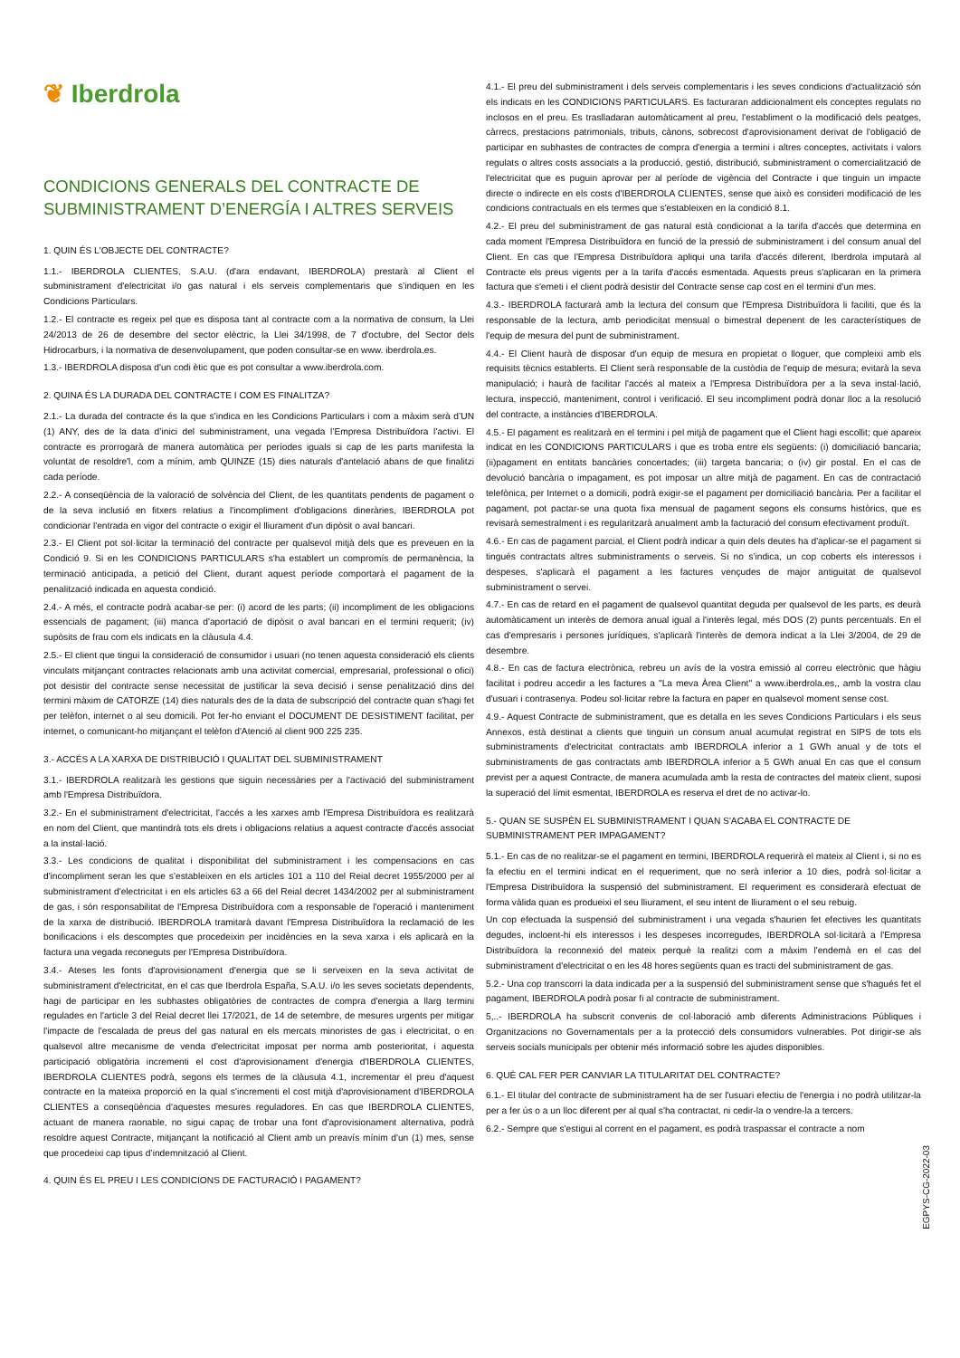❦ Iberdrola
CONDICIONS GENERALS DEL CONTRACTE DE SUBMINISTRAMENT D’ENERGÍA I ALTRES SERVEIS
1. QUIN ÉS L'OBJECTE DEL CONTRACTE?
1.1.- IBERDROLA CLIENTES, S.A.U. (d'ara endavant, IBERDROLA) prestarà al Client el subministrament d'electricitat i/o gas natural i els serveis complementaris que s’indiquen en les Condicions Particulars.
1.2.- El contracte es regeix pel que es disposa tant al contracte com a la normativa de consum, la Llei 24/2013 de 26 de desembre del sector elèctric, la Llei 34/1998, de 7 d'octubre, del Sector dels Hidrocarburs, i la normativa de desenvolupament, que poden consultar-se en www. iberdrola.es.
1.3.- IBERDROLA disposa d'un codi ètic que es pot consultar a www.iberdrola.com.
2. QUINA ÉS LA DURADA DEL CONTRACTE I COM ES FINALITZA?
2.1.- La durada del contracte és la que s’indica en les Condicions Particulars i com a màxim serà d’UN (1) ANY, des de la data d’inici del subministrament, una vegada l’Empresa Distribuïdora l’activi. El contracte es prorrogarà de manera automàtica per períodes iguals si cap de les parts manifesta la voluntat de resoldre'l, com a mínim, amb QUINZE (15) dies naturals d'antelació abans de que finalitzi cada període.
2.2.- A conseqüència de la valoració de solvència del Client, de les quantitats pendents de pagament o de la seva inclusió en fitxers relatius a l'incompliment d'obligacions dineràries, IBERDROLA pot condicionar l'entrada en vigor del contracte o exigir el lliurament d'un dipòsit o aval bancari.
2.3.- El Client pot sol·licitar la terminació del contracte per qualsevol mitjà dels que es preveuen en la Condició 9. Si en les CONDICIONS PARTICULARS s'ha establert un compromís de permanència, la terminació anticipada, a petició del Client, durant aquest període comportarà el pagament de la penalització indicada en aquesta condició.
2.4.- A més, el contracte podrà acabar-se per: (i) acord de les parts; (ii) incompliment de les obligacions essencials de pagament; (iii) manca d'aportació de dipòsit o aval bancari en el termini requerit; (iv) supòsits de frau com els indicats en la clàusula 4.4.
2.5.- El client que tingui la consideració de consumidor i usuari (no tenen aquesta consideració els clients vinculats mitjançant contractes relacionats amb una activitat comercial, empresarial, professional o ofici) pot desistir del contracte sense necessitat de justificar la seva decisió i sense penalització dins del termini màxim de CATORZE (14) dies naturals des de la data de subscripció del contracte quan s'hagi fet per telèfon, internet o al seu domicili. Pot fer-ho enviant el DOCUMENT DE DESISTIMENT facilitat, per internet, o comunicant-ho mitjançant el telèfon d'Atenció al client 900 225 235.
3.- ACCÉS A LA XARXA DE DISTRIBUCIÓ I QUALITAT DEL SUBMINISTRAMENT
3.1.- IBERDROLA realitzarà les gestions que siguin necessàries per a l'activació del subministrament amb l'Empresa Distribuïdora.
3.2.- En el subministrament d'electricitat, l'accés a les xarxes amb l'Empresa Distribuïdora es realitzarà en nom del Client, que mantindrà tots els drets i obligacions relatius a aquest contracte d'accés associat a la instal·lació.
3.3.- Les condicions de qualitat i disponibilitat del subministrament i les compensacions en cas d'incompliment seran les que s’estableixen en els articles 101 a 110 del Reial decret 1955/2000 per al subministrament d'electricitat i en els articles 63 a 66 del Reial decret 1434/2002 per al subministrament de gas, i són responsabilitat de l'Empresa Distribuïdora com a responsable de l'operació i manteniment de la xarxa de distribució. IBERDROLA tramitarà davant l'Empresa Distribuïdora la reclamació de les bonificacions i els descomptes que procedeixin per incidències en la seva xarxa i els aplicarà en la factura una vegada reconeguts per l'Empresa Distribuïdora.
3.4.- Ateses les fonts d'aprovisionament d'energia que se li serveixen en la seva activitat de subministrament d'electricitat, en el cas que Iberdrola España, S.A.U. i/o les seves societats dependents, hagi de participar en les subhastes obligatòries de contractes de compra d'energia a llarg termini regulades en l'article 3 del Reial decret llei 17/2021, de 14 de setembre, de mesures urgents per mitigar l'impacte de l'escalada de preus del gas natural en els mercats minoristes de gas i electricitat, o en qualsevol altre mecanisme de venda d'electricitat imposat per norma amb posterioritat, i aquesta participació obligatòria incrementi el cost d'aprovisionament d'energia d'IBERDROLA CLIENTES, IBERDROLA CLIENTES podrà, segons els termes de la clàusula 4.1, incrementar el preu d'aquest contracte en la mateixa proporció en la qual s'incrementi el cost mitjà d'aprovisionament d'IBERDROLA CLIENTES a conseqüència d'aquestes mesures reguladores. En cas que IBERDROLA CLIENTES, actuant de manera raonable, no sigui capaç de trobar una font d'aprovisionament alternativa, podrà resoldre aquest Contracte, mitjançant la notificació al Client amb un preavís mínim d'un (1) mes, sense que procedeixi cap tipus d’indemnització al Client.
4. QUIN ÉS EL PREU I LES CONDICIONS DE FACTURACIÓ I PAGAMENT?
4.1.- El preu del subministrament i dels serveis complementaris i les seves condicions d'actualització són els indicats en les CONDICIONS PARTICULARS. Es facturaran addicionalment els conceptes regulats no inclosos en el preu. Es traslladaran automàticament al preu, l'establiment o la modificació dels peatges, càrrecs, prestacions patrimonials, tributs, cànons, sobrecost d'aprovisionament derivat de l'obligació de participar en subhastes de contractes de compra d'energia a termini i altres conceptes, activitats i valors regulats o altres costs associats a la producció, gestió, distribució, subministrament o comercialització de l'electricitat que es puguin aprovar per al període de vigència del Contracte i que tinguin un impacte directe o indirecte en els costs d'IBERDROLA CLIENTES, sense que això es consideri modificació de les condicions contractuals en els termes que s'estableixen en la condició 8.1.
4.2.- El preu del subministrament de gas natural està condicionat a la tarifa d'accés que determina en cada moment l'Empresa Distribuïdora en funció de la pressió de subministrament i del consum anual del Client. En cas que l'Empresa Distribuïdora apliqui una tarifa d'accés diferent, Iberdrola imputarà al Contracte els preus vigents per a la tarifa d'accés esmentada. Aquests preus s'aplicaran en la primera factura que s'emeti i el client podrà desistir del Contracte sense cap cost en el termini d'un mes.
4.3.- IBERDROLA facturarà amb la lectura del consum que l'Empresa Distribuïdora li faciliti, que és la responsable de la lectura, amb periodicitat mensual o bimestral depenent de les característiques de l'equip de mesura del punt de subministrament.
4.4.- El Client haurà de disposar d'un equip de mesura en propietat o lloguer, que compleixi amb els requisits tècnics establerts. El Client serà responsable de la custòdia de l'equip de mesura; evitarà la seva manipulació; i haurà de facilitar l'accés al mateix a l'Empresa Distribuïdora per a la seva instal·lació, lectura, inspecció, manteniment, control i verificació. El seu incompliment podrà donar lloc a la resolució del contracte, a instàncies d'IBERDROLA.
4.5.- El pagament es realitzarà en el termini i pel mitjà de pagament que el Client hagi escollit; que apareix indicat en les CONDICIONS PARTICULARS i que es troba entre els següents: (i) domiciliació bancaria; (ii)pagament en entitats bancàries concertades; (iii) targeta bancaria; o (iv) gir postal. En el cas de devolució bancària o impagament, es pot imposar un altre mitjà de pagament. En cas de contractació telefònica, per Internet o a domicili, podrà exigir-se el pagament per domiciliació bancària. Per a facilitar el pagament, pot pactar-se una quota fixa mensual de pagament segons els consums històrics, que es revisarà semestralment i es regularitzarà anualment amb la facturació del consum efectivament produït.
4.6.- En cas de pagament parcial, el Client podrà indicar a quin dels deutes ha d'aplicar-se el pagament si tingués contractats altres subministraments o serveis. Si no s’indica, un cop coberts els interessos i despeses, s'aplicarà el pagament a les factures vençudes de major antiguitat de qualsevol subministrament o servei.
4.7.- En cas de retard en el pagament de qualsevol quantitat deguda per qualsevol de les parts, es deurà automàticament un interès de demora anual igual a l'interès legal, més DOS (2) punts percentuals. En el cas d'empresaris i persones jurídiques, s'aplicarà l'interès de demora indicat a la Llei 3/2004, de 29 de desembre.
4.8.- En cas de factura electrònica, rebreu un avís de la vostra emissió al correu electrònic que hàgiu facilitat i podreu accedir a les factures a "La meva Àrea Client" a www.iberdrola.es,, amb la vostra clau d'usuari i contrasenya. Podeu sol·licitar rebre la factura en paper en qualsevol moment sense cost.
4.9.- Aquest Contracte de subministrament, que es detalla en les seves Condicions Particulars i els seus Annexos, està destinat a clients que tinguin un consum anual acumulat registrat en SIPS de tots els subministraments d'electricitat contractats amb IBERDROLA inferior a 1 GWh anual y de tots el subministraments de gas contractats amb IBERDROLA inferior a 5 GWh anual En cas que el consum previst per a aquest Contracte, de manera acumulada amb la resta de contractes del mateix client, suposi la superació del límit esmentat, IBERDROLA es reserva el dret de no activar-lo.
5.- QUAN SE SUSPÈN EL SUBMINISTRAMENT I QUAN S'ACABA EL CONTRACTE DE SUBMINISTRAMENT PER IMPAGAMENT?
5.1.- En cas de no realitzar-se el pagament en termini, IBERDROLA requerirà el mateix al Client i, si no es fa efectiu en el termini indicat en el requeriment, que no serà inferior a 10 dies, podrà sol·licitar a l'Empresa Distribuïdora la suspensió del subministrament. El requeriment es considerarà efectuat de forma vàlida quan es produeixi el seu lliurament, el seu intent de lliurament o el seu rebuig.
Un cop efectuada la suspensió del subministrament i una vegada s'haurien fet efectives les quantitats degudes, incloent-hi els interessos i les despeses incorregudes, IBERDROLA sol·licitarà a l'Empresa Distribuïdora la reconnexió del mateix perquè la realitzi com a màxim l'endemà en el cas del subministrament d'electricitat o en les 48 hores següents quan es tracti del subministrament de gas.
5.2.- Una cop transcorri la data indicada per a la suspensió del subministrament sense que s'hagués fet el pagament, IBERDROLA podrà posar fi al contracte de subministrament.
5,..- IBERDROLA ha subscrit convenis de col·laboració amb diferents Administracions Públiques i Organitzacions no Governamentals per a la protecció dels consumidors vulnerables. Pot dirigir-se als serveis socials municipals per obtenir més informació sobre les ajudes disponibles.
6. QUÈ CAL FER PER CANVIAR LA TITULARITAT DEL CONTRACTE?
6.1.- El titular del contracte de subministrament ha de ser l'usuari efectiu de l'energia i no podrà utilitzar-la per a fer ús o a un lloc diferent per al qual s'ha contractat, ni cedir-la o vendre-la a tercers.
6.2.- Sempre que s'estigui al corrent en el pagament, es podrà traspassar el contracte a nom
EGPYS-CG-2022-03